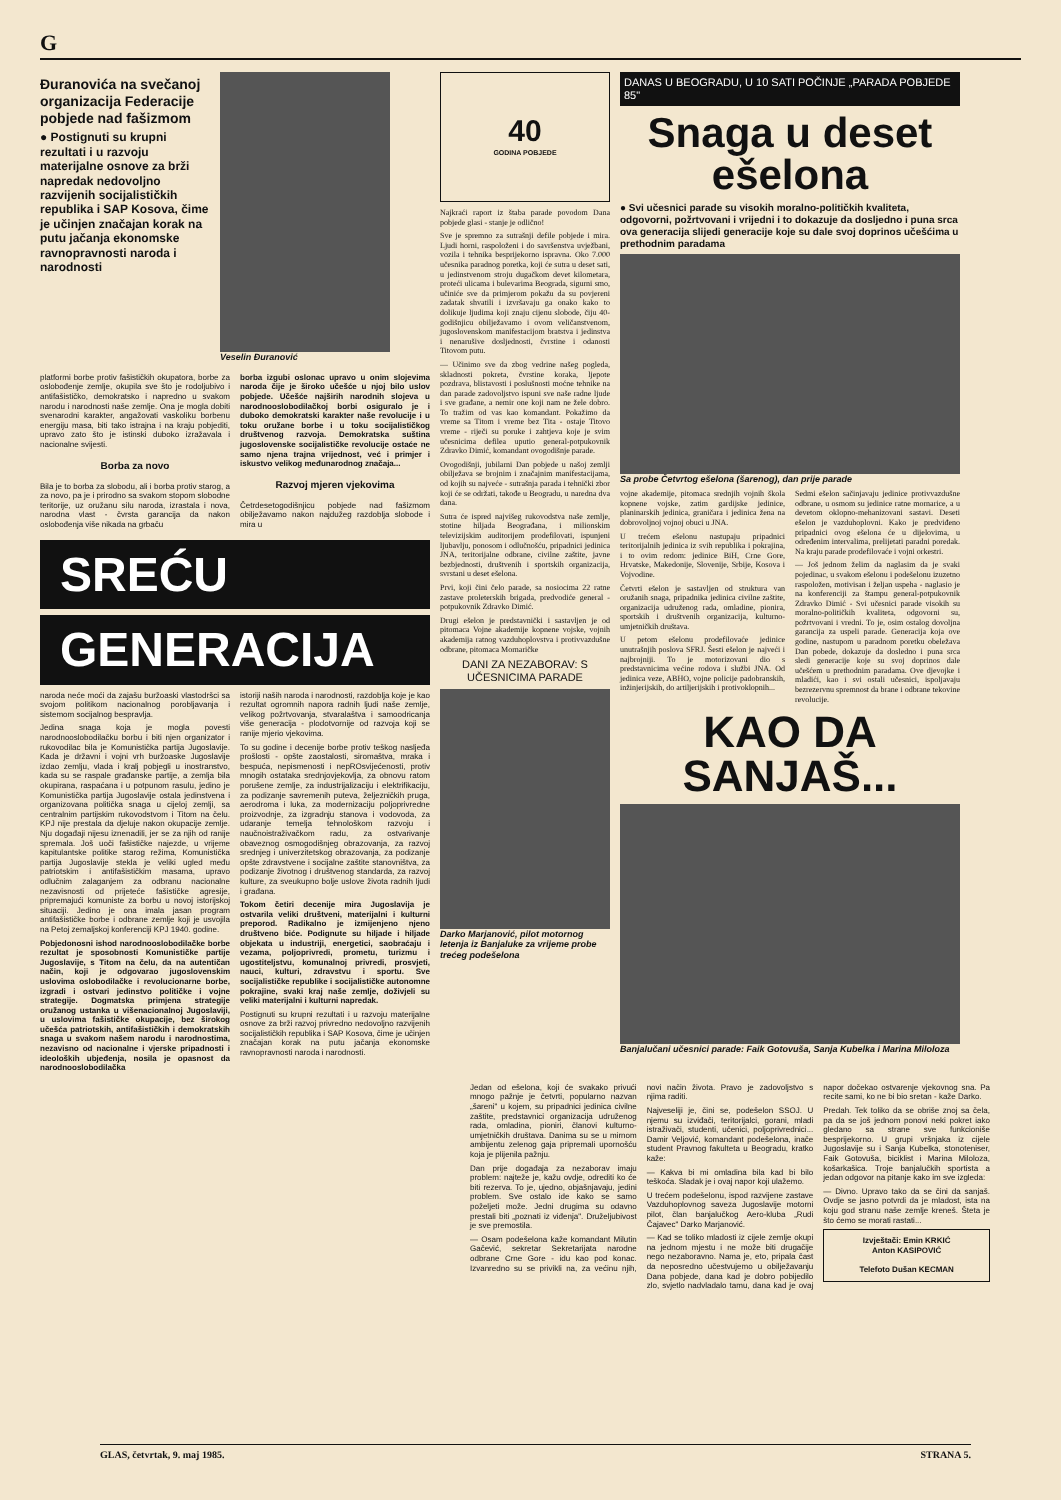G
Đuranovića na svečanoj organizacija Federacije pobjede nad fašizmom
● Postignuti su krupni rezultati i u razvoju materijalne osnove za brži napredak nedovoljno razvijenih socijalističkih republika i SAP Kosova, čime je učinjen značajan korak na putu jačanja ekonomske ravnopravnosti naroda i narodnosti
Veselin Đuranović
platformi borbe protiv fašističkih okupatora, borbe za oslobođenje zemlje, okupila sve što je rodoljubivo i antifašističko, demokratsko i napredno u svakom narodu i narodnosti naše zemlje. Ona je mogla dobiti svenarodni karakter, angažovati vaskoliku borbenu energiju masa, biti tako istrajna i na kraju pobjediti, upravo zato što je istinski duboko izražavala i nacionalne svijesti.
Borba za novo
Bila je to borba za slobodu, ali i borba protiv starog, a za novo, pa je i prirodno sa svakom stopom slobodne teritorije, uz oružanu silu naroda, izrastala i nova, narodna vlast - čvrsta garancija da nakon oslobođenja više nikada na grbaču
borba izgubi oslonac upravo u onim slojevima naroda čije je široko učešće u njoj bilo uslov pobjede. Učešće najširih narodnih slojeva u narodnooslobodilačkoj borbi osiguralo je i duboko demokratski karakter naše revolucije i u toku oružane borbe i u toku socijalističkog društvenog razvoja. Demokratska suština jugoslovenske socijalističke revolucije ostaće ne samo njena trajna vrijednost, već i primjer i iskustvo velikog međunarodnog značaja...
Razvoj mjeren vjekovima
Četrdesetogodišnjicu pobjede nad fašizmom obilježavamo nakon najdužeg razdoblja slobode i mira u
SREĆU
GENERACIJA
naroda neće moći da zajašu buržoaski vlastodršci sa svojom politikom nacionalnog porobljavanja i sistemom socijalnog bespravlja.
Jedina snaga koja je mogla povesti narodnooslobodilačku borbu i biti njen organizator i rukovodilac bila je Komunistička partija Jugoslavije. Kada je državni i vojni vrh buržoaske Jugoslavije izdao zemlju, vlada i kralj pobjegli u inostranstvo, kada su se raspale građanske partije, a zemlja bila okupirana, raspaćana i u potpunom rasulu, jedino je Komunistička partija Jugoslavije ostala jedinstvena i organizovana politička snaga u cijeloj zemlji, sa centralnim partijskim rukovodstvom i Titom na čelu. KPJ nije prestala da djeluje nakon okupacije zemlje. Nju događaji nijesu iznenadili, jer se za njih od ranije spremala. Još uoči fašističke najezde, u vrijeme kapitulantske politike starog režima, Komunistička partija Jugoslavije stekla je veliki ugled među patriotskim i antifašističkim masama, upravo odlučnim zalaganjem za odbranu nacionalne nezavisnosti od prijeteće fašističke agresije, pripremajući komuniste za borbu u novoj istorijskoj situaciji. Jedino je ona imala jasan program antifašističke borbe i odbrane zemlje koji je usvojila na Petoj zemaljskoj konferenciji KPJ 1940. godine.
Pobjedonosni ishod narodnooslobodilačke borbe rezultat je sposobnosti Komunističke partije Jugoslavije, s Titom na čelu, da na autentičan način, koji je odgovarao jugoslovenskim uslovima oslobodilačke i revolucionarne borbe, izgradi i ostvari jedinstvo političke i vojne strategije. Dogmatska primjena strategije oružanog ustanka u višenacionalnoj Jugoslaviji, u uslovima fašističke okupacije, bez širokog učešća patriotskih, antifašističkih i demokratskih snaga u svakom našem narodu i narodnostima, nezavisno od nacionalne i vjerske pripadnosti i ideoloških ubjeđenja, nosila je opasnost da narodnooslobodilačka
istoriji naših naroda i narodnosti, razdoblja koje je kao rezultat ogromnih napora radnih ljudi naše zemlje, velikog požrtvovanja, stvaralaštva i samoodricanja više generacija - plodotvornije od razvoja koji se ranije mjerio vjekovima.
To su godine i decenije borbe protiv teškog nasljeđa prošlosti - opšte zaostalosti, siromaštva, mraka i bespuća, nepismenosti i nepROsvijećenosti, protiv mnogih ostataka srednjovjekovlja, za obnovu ratom porušene zemlje, za industrijalizaciju i elektrifikaciju, za podizanje savremenih puteva, željezničkih pruga, aerodroma i luka, za modernizaciju poljoprivredne proizvodnje, za izgradnju stanova i vodovoda, za udaranje temelja tehnološkom razvoju i naučnoistraživačkom radu, za ostvarivanje obaveznog osmogodišnjeg obrazovanja, za razvoj srednjeg i univerzitetskog obrazovanja, za podizanje opšte zdravstvene i socijalne zaštite stanovništva, za podizanje životnog i društvenog standarda, za razvoj kulture, za sveukupno bolje uslove života radnih ljudi i građana.
Tokom četiri decenije mira Jugoslavija je ostvarila veliki društveni, materijalni i kulturni preporod. Radikalno je izmijenjeno njeno društveno biće. Podignute su hiljade i hiljade objekata u industriji, energetici, saobraćaju i vezama, poljoprivredi, prometu, turizmu i ugostiteljstvu, komunalnoj privredi, prosvjeti, nauci, kulturi, zdravstvu i sportu. Sve socijalističke republike i socijalističke autonomne pokrajine, svaki kraj naše zemlje, doživjeli su veliki materijalni i kulturni napredak.
Postignuti su krupni rezultati i u razvoju materijalne osnove za brži razvoj privredno nedovoljno razvijenih socijalističkih republika i SAP Kosova, čime je učinjen značajan korak na putu jačanja ekonomske ravnopravnosti naroda i narodnosti.
40
GODINA POBJEDE
Najkraći raport iz štaba parade povodom Dana pobjede glasi - stanje je odlično!
Sve je spremno za sutrašnji defile pobjede i mira. Ljudi horni, raspoloženi i do savršenstva uvježbani, vozila i tehnika besprijekorno ispravna. Oko 7.000 učesnika paradnog poretka, koji će sutra u deset sati, u jedinstvenom stroju dugačkom devet kilometara, protеći ulicama i bulevarima Beograda, sigurni smo, učiniće sve da primjerom pokažu da su povjereni zadatak shvatili i izvršavaju ga onako kako to dolikuje ljudima koji znaju cijenu slobode, čiju 40-godišnjicu obilježavamo i ovom veličanstvenom, jugoslovenskom manifestacijom bratstva i jedinstva i nenarušive dosljednosti, čvrstine i odanosti Titovom putu.
— Učinimo sve da zbog vedrine našeg pogleda, skladnosti pokreta, čvrstine koraka, ljepote pozdrava, blistavosti i poslušnosti moćne tehnike na dan parade zadovoljstvo ispuni sve naše radne ljude i sve građane, a nemir one koji nam ne žele dobro. To tražim od vas kao komandant. Pokažimo da vreme sa Titom i vreme bez Tita - ostaje Titovo vreme - riječi su poruke i zahtjeva koje je svim učesnicima defilea uputio general-potpukovnik Zdravko Dimić, komandant ovogodišnje parade.
Ovogodišnji, jubilarni Dan pobjede u našoj zemlji obilježava se brojnim i značajnim manifestacijama, od kojih su najveće - sutrašnja parada i tehnički zbor koji će se održati, takođe u Beogradu, u narednа dva dana.
Sutra će ispred najvišeg rukovodstva naše zemlje, stotine hiljada Beograđana, i milionskim televizijskim auditorijem prodefilovati, ispunjeni ljubavlju, ponosom i odlučnošću, pripadnici jedinica JNA, teritorijalne odbrane, civilne zaštite, javne bezbjednosti, društvenih i sportskih organizacija, svrstani u deset ešelona.
Prvi, koji čini čelo parade, sa nosiocima 22 ratne zastave proleterskih brigada, predvodiće general - potpukovnik Zdravko Dimić.
Drugi ešelon je predstavnički i sastavljen je od pitomaca Vojne akademije kopnene vojske, vojnih akademija ratnog vazduhoplovstva i protivvazdušne odbrane, pitomaca Mornaričke
DANI ZA NEZABORAV: S UČESNICIMA PARADE
Darko Marjanović, pilot motornog letenja iz Banjaluke za vrijeme probe trećeg podešelona
DANAS U BEOGRADU, U 10 SATI POČINJE „PARADA POBJEDE 85"
Snaga u deset ešelona
● Svi učesnici parade su visokih moralno-političkih kvaliteta, odgovorni, požrtvovani i vrijedni i to dokazuje da dosljedno i puna srca ova generacija slijedi generacije koje su dale svoj doprinos učešćima u prethodnim paradama
Sa probe Četvrtog ešelona (šarenog), dan prije parade
vojne akademije, pitomaca srednjih vojnih škola kopnene vojske, zatim gardijske jedinice, planinarskih jedinica, graničara i jedinica žena na dobrovoljnoj vojnoj obuci u JNA.
U trećem ešelonu nastupaju pripadnici teritorijalnih jedinica iz svih republika i pokrajina, i to ovim redom: jedinice BiH, Crne Gore, Hrvatske, Makedonije, Slovenije, Srbije, Kosova i Vojvodine.
Četvrti ešelon je sastavljen od struktura van oružanih snaga, pripadnika jedinica civilne zaštite, organizacija udruženog rada, omladine, pionira, sportskih i društvenih organizacija, kulturno-umjetničkih društava.
U petom ešelonu prodefilovaće jedinice unutrašnjih poslova SFRJ. Šesti ešelon je najveći i najbrojniji. To je motorizovani dio s predstavnicima većine rodova i službi JNA. Od jedinica veze, ABHO, vojne policije padobranskih, inžinjerijskih, do artiljerijskih i protivoklopnih...
Sedmi ešelon sačinjavaju jedinice protivvazdušne odbrane, u osmom su jedinice ratne mornarice, a u devetom oklopno-mehanizovani sastavi. Deseti ešelon je vazduhoplovni. Kako je predviđeno pripadnici ovog ešelona će u dijelovima, u određenim intervalima, prelijetati paradni poredak. Na kraju parade prodefilovaće i vojni orkestri.
— Još jednom želim da naglasim da je svaki pojedinac, u svakom ešelonu i podešelonu izuzetno raspoložen, motivisan i željan uspeha - naglasio je na konferenciji za štampu general-potpukovnik Zdravko Dimić - Svi učesnici parade visokih su moralno-političkih kvaliteta, odgovorni su, požrtvovani i vredni. To je, osim ostalog dovoljna garancija za uspeli parade. Generacija koja ove godine, nastupom u paradnom poretku obeležava Dan pobede, dokazuje da dosledno i puna srca sledi generacije koje su svoj doprinos dale učešćem u prethodnim paradama. Ove djevojke i mladići, kao i svi ostali učesnici, ispoljavaju bezrezervnu spremnost da brane i odbrane tekovine revolucije.
KAO DA SANJAŠ...
Banjalučani učesnici parade: Faik Gotovuša, Sanja Kubelka i Marina Miloloza
Jedan od ešelona, koji će svakako privući mnogo pažnje je četvrti, popularno nazvan „šareni" u kojem, su pripadnici jedinica civilne zaštite, predstavnici organizacija udruženog rada, omladina, pioniri, članovi kulturno-umjetničkih društava. Danima su se u mirnom ambijentu zelenog gaja pripremali upornošću koja je plijenila pažnju.
Dan prije događaja za nezaborav imaju problem: najteže je, kažu ovdje, odrediti ko će biti rezerva. To je, ujedno, objašnjavaju, jedini problem. Sve ostalo ide kako se samo poželjeti može. Jedni drugima su odavno prestali biti „poznati iz viđenja". Druželjubivost je sve premostila.
— Osam podešelona kaže komandant Milutin Gačević, sekretar Sekretarijata narodne odbrane Crne Gore - idu kao pod konac. Izvanredno su se privikli na, za većinu njih, novi način života. Pravo je zadovoljstvo s njima raditi.
Najveseliji je, čini se, podešelon SSOJ. U njemu su izviđači, teritorijalci, gorani, mladi istraživači, studenti, učenici, poljoprivrednici... Damir Veljović, komandant podešelona, inače student Pravnog fakulteta u Beogradu, kratko kaže:
— Kakva bi mi omladina bila kad bi bilo teškoća. Sladak je i ovaj napor koji ulažemo.
U trećem podešelonu, ispod razvijene zastave Vazduhoplovnog saveza Jugoslavije motorni pilot, član banjalučkog Aero-kluba „Rudi Čajavec" Darko Marjanović.
— Kad se toliko mladosti iz cijele zemlje okupi na jednom mjestu i ne može biti drugačije nego nezaboravno. Nama je, eto, pripala čast da neposredno učestvujemo u obilježavanju Dana pobjede, dana kad je dobro pobijedilo zlo, svjetlo nadvladalo tamu, dana kad je ovaj napor dočekao ostvarenje vjekovnog sna. Pa recite sami, ko ne bi bio sretan - kaže Darko.
Predah. Tek toliko da se obriše znoj sa čela, pa da se još jednom ponovi neki pokret iako gledano sa strane sve funkcioniše besprijekorno. U grupi vršnjaka iz cijele Jugoslavije su i Sanja Kubelka, stonoteniser, Faik Gotovuša, biciklist i Marina Miloloza, košarkašica. Troje banjalučkih sportista a jedan odgovor na pitanje kako im sve izgleda:
— Divno. Upravo tako da se čini da sanjaš. Ovdje se jasno potvrdi da je mladost, ista na koju god stranu naše zemlje kreneš. Šteta je što ćemo se morati rastati...
Izvještači: Emin KRKIĆ
Anton KASIPOVIĆ
Telefoto Dušan KECMAN
GLAS, četvrtak, 9. maj 1985. STRANA 5.